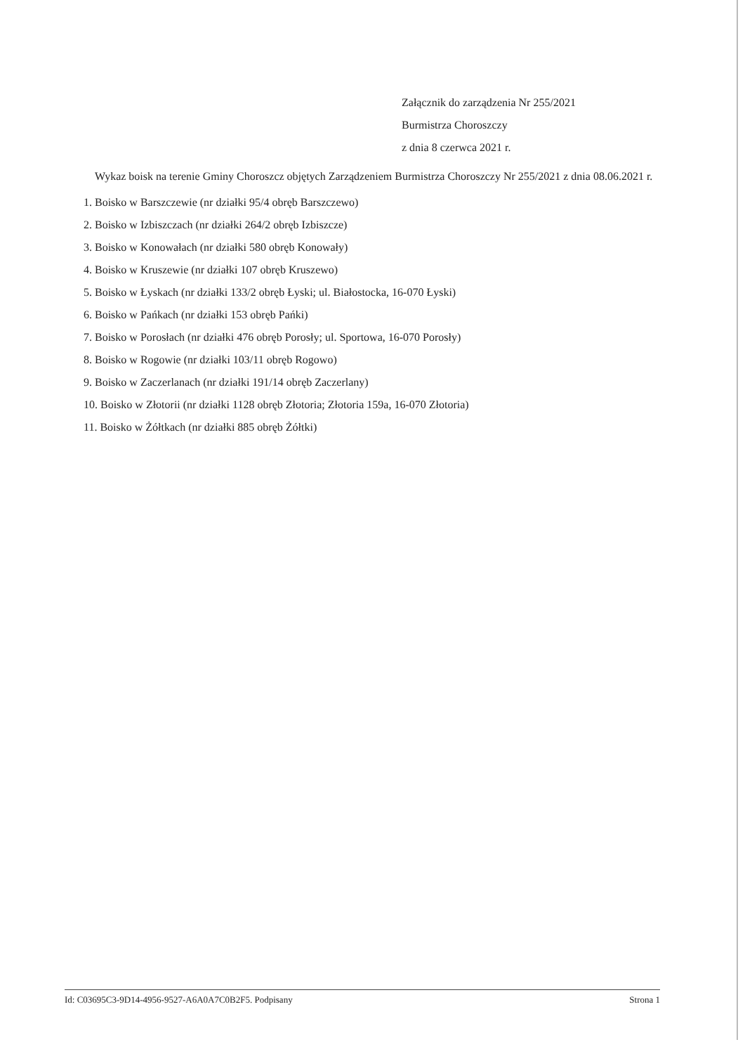Załącznik do zarządzenia Nr 255/2021
Burmistrza Choroszczy
z dnia 8 czerwca 2021 r.
Wykaz boisk na terenie Gminy Choroszcz objętych Zarządzeniem Burmistrza Choroszczy Nr 255/2021 z dnia 08.06.2021 r.
1. Boisko w Barszczewie (nr działki 95/4 obręb Barszczewo)
2. Boisko w Izbiszczach (nr działki 264/2 obręb Izbiszcze)
3. Boisko w Konowałach (nr działki 580 obręb Konowały)
4. Boisko w Kruszewie (nr działki 107 obręb Kruszewo)
5. Boisko w Łyskach (nr działki 133/2 obręb Łyski; ul. Białostocka, 16-070 Łyski)
6. Boisko w Pańkach (nr działki 153 obręb Pańki)
7. Boisko w Porosłach (nr działki 476 obręb Porosły; ul. Sportowa, 16-070 Porosły)
8. Boisko w Rogowie (nr działki 103/11 obręb Rogowo)
9. Boisko w Zaczerlanach (nr działki 191/14 obręb Zaczerlany)
10. Boisko w Złotorii (nr działki 1128 obręb Złotoria; Złotoria 159a, 16-070 Złotoria)
11. Boisko w Żółtkach (nr działki 885 obręb Żółtki)
Id: C03695C3-9D14-4956-9527-A6A0A7C0B2F5. Podpisany Strona 1